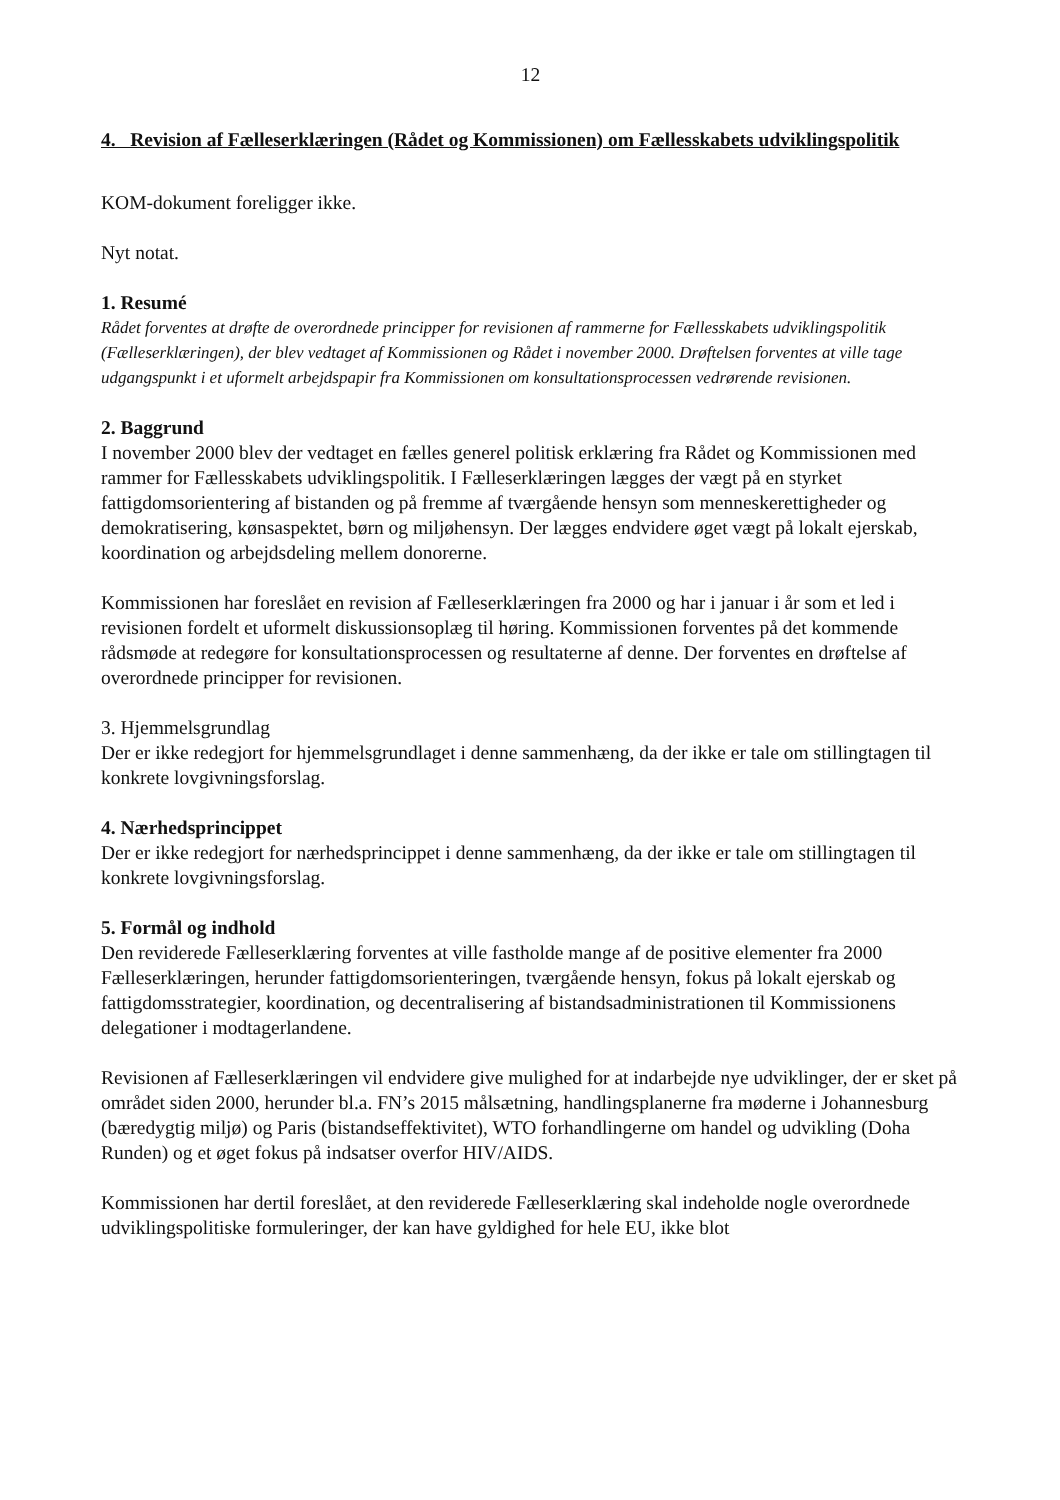12
4. Revision af Fælleserklæringen (Rådet og Kommissionen) om Fællesskabets udviklingspolitik
KOM-dokument foreligger ikke.
Nyt notat.
1. Resumé
Rådet forventes at drøfte de overordnede principper for revisionen af rammerne for Fællesskabets udviklingspolitik (Fælleserklæringen), der blev vedtaget af Kommissionen og Rådet i november 2000. Drøftelsen forventes at ville tage udgangspunkt i et uformelt arbejdspapir fra Kommissionen om konsultationsprocessen vedrørende revisionen.
2. Baggrund
I november 2000 blev der vedtaget en fælles generel politisk erklæring fra Rådet og Kommissionen med rammer for Fællesskabets udviklingspolitik. I Fælleserklæringen lægges der vægt på en styrket fattigdomsorientering af bistanden og på fremme af tværgående hensyn som menneskerettigheder og demokratisering, kønsaspektet, børn og miljøhensyn. Der lægges endvidere øget vægt på lokalt ejerskab, koordination og arbejdsdeling mellem donorerne.
Kommissionen har foreslået en revision af Fælleserklæringen fra 2000 og har i januar i år som et led i revisionen fordelt et uformelt diskussionsoplæg til høring. Kommissionen forventes på det kommende rådsmøde at redegøre for konsultationsprocessen og resultaterne af denne. Der forventes en drøftelse af overordnede principper for revisionen.
3. Hjemmelsgrundlag
Der er ikke redegjort for hjemmelsgrundlaget i denne sammenhæng, da der ikke er tale om stillingtagen til konkrete lovgivningsforslag.
4. Nærhedsprincippet
Der er ikke redegjort for nærhedsprincippet i denne sammenhæng, da der ikke er tale om stillingtagen til konkrete lovgivningsforslag.
5. Formål og indhold
Den reviderede Fælleserklæring forventes at ville fastholde mange af de positive elementer fra 2000 Fælleserklæringen, herunder fattigdomsorienteringen, tværgående hensyn, fokus på lokalt ejerskab og fattigdomsstrategier, koordination, og decentralisering af bistandsadministrationen til Kommissionens delegationer i modtagerlandene.
Revisionen af Fælleserklæringen vil endvidere give mulighed for at indarbejde nye udviklinger, der er sket på området siden 2000, herunder bl.a. FN’s 2015 målsætning, handlingsplanerne fra møderne i Johannesburg (bæredygtig miljø) og Paris (bistandseffektivitet), WTO forhandlingerne om handel og udvikling (Doha Runden) og et øget fokus på indsatser overfor HIV/AIDS.
Kommissionen har dertil foreslået, at den reviderede Fælleserklæring skal indeholde nogle overordnede udviklingspolitiske formuleringer, der kan have gyldighed for hele EU, ikke blot